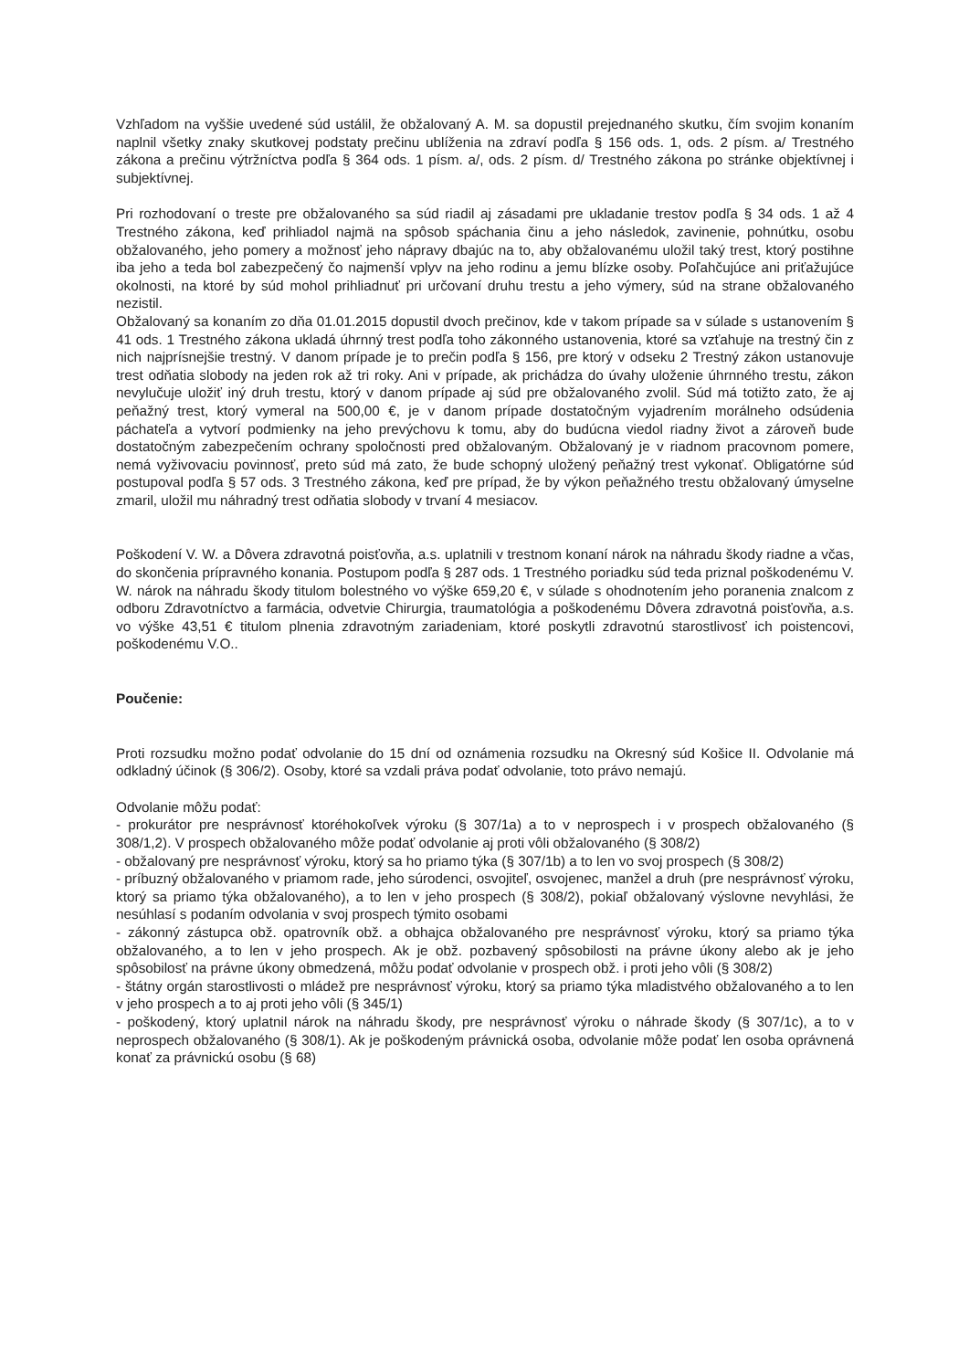Vzhľadom na vyššie uvedené súd ustálil, že obžalovaný A. M. sa dopustil prejednaného skutku, čím svojim konaním naplnil všetky znaky skutkovej podstaty prečinu ublíženia na zdraví podľa § 156 ods. 1, ods. 2 písm. a/ Trestného zákona a prečinu výtržníctva podľa § 364 ods. 1 písm. a/, ods. 2 písm. d/ Trestného zákona po stránke objektívnej i subjektívnej.
Pri rozhodovaní o treste pre obžalovaného sa súd riadil aj zásadami pre ukladanie trestov podľa § 34 ods. 1 až 4 Trestného zákona, keď prihliadol najmä na spôsob spáchania činu a jeho následok, zavinenie, pohnútku, osobu obžalovaného, jeho pomery a možnosť jeho nápravy dbajúc na to, aby obžalovanému uložil taký trest, ktorý postihne iba jeho a teda bol zabezpečený čo najmenší vplyv na jeho rodinu a jemu blízke osoby. Poľahčujúce ani priťažujúce okolnosti, na ktoré by súd mohol prihliadnuť pri určovaní druhu trestu a jeho výmery, súd na strane obžalovaného nezistil.
Obžalovaný sa konaním zo dňa 01.01.2015 dopustil dvoch prečinov, kde v takom prípade sa v súlade s ustanovením § 41 ods. 1 Trestného zákona ukladá úhrnný trest podľa toho zákonného ustanovenia, ktoré sa vzťahuje na trestný čin z nich najprísnejšie trestný. V danom prípade je to prečin podľa § 156, pre ktorý v odseku 2 Trestný zákon ustanovuje trest odňatia slobody na jeden rok až tri roky. Ani v prípade, ak prichádza do úvahy uloženie úhrnného trestu, zákon nevylučuje uložiť iný druh trestu, ktorý v danom prípade aj súd pre obžalovaného zvolil. Súd má totižto zato, že aj peňažný trest, ktorý vymeral na 500,00 €, je v danom prípade dostatočným vyjadrením morálneho odsúdenia páchateľa a vytvorí podmienky na jeho prevýchovu k tomu, aby do budúcna viedol riadny život a zároveň bude dostatočným zabezpečením ochrany spoločnosti pred obžalovaným. Obžalovaný je v riadnom pracovnom pomere, nemá vyživovaciu povinnosť, preto súd má zato, že bude schopný uložený peňažný trest vykonať. Obligatórne súd postupoval podľa § 57 ods. 3 Trestného zákona, keď pre prípad, že by výkon peňažného trestu obžalovaný úmyselne zmaril, uložil mu náhradný trest odňatia slobody v trvaní 4 mesiacov.
Poškodení V. W. a Dôvera zdravotná poisťovňa, a.s. uplatnili v trestnom konaní nárok na náhradu škody riadne a včas, do skončenia prípravného konania. Postupom podľa § 287 ods. 1 Trestného poriadku súd teda priznal poškodenému V. W. nárok na náhradu škody titulom bolestného vo výške 659,20 €, v súlade s ohodnotením jeho poranenia znalcom z odboru Zdravotníctvo a farmácia, odvetvie Chirurgia, traumatológia a poškodenému Dôvera zdravotná poisťovňa, a.s. vo výške 43,51 € titulom plnenia zdravotným zariadeniam, ktoré poskytli zdravotnú starostlivosť ich poistencovi, poškodenému V.O..
Poučenie:
Proti rozsudku možno podať odvolanie do 15 dní od oznámenia rozsudku na Okresný súd Košice II. Odvolanie má odkladný účinok (§ 306/2). Osoby, ktoré sa vzdali práva podať odvolanie, toto právo nemajú.
Odvolanie môžu podať:
- prokurátor pre nesprávnosť ktoréhokoľvek výroku (§ 307/1a) a to v neprospech i v prospech obžalovaného (§ 308/1,2). V prospech obžalovaného môže podať odvolanie aj proti vôli obžalovaného (§ 308/2)
- obžalovaný pre nesprávnosť výroku, ktorý sa ho priamo týka (§ 307/1b) a to len vo svoj prospech (§ 308/2)
- príbuzný obžalovaného v priamom rade, jeho súrodenci, osvojiteľ, osvojenec, manžel a druh (pre nesprávnosť výroku, ktorý sa priamo týka obžalovaného), a to len v jeho prospech (§ 308/2), pokiaľ obžalovaný výslovne nevyhlási, že nesúhlasí s podaním odvolania v svoj prospech týmito osobami
- zákonný zástupca obž. opatrovník obž. a obhajca obžalovaného pre nesprávnosť výroku, ktorý sa priamo týka obžalovaného, a to len v jeho prospech. Ak je obž. pozbavený spôsobilosti na právne úkony alebo ak je jeho spôsobilosť na právne úkony obmedzená, môžu podať odvolanie v prospech obž. i proti jeho vôli (§ 308/2)
- štátny orgán starostlivosti o mládež pre nesprávnosť výroku, ktorý sa priamo týka mladistvého obžalovaného a to len v jeho prospech a to aj proti jeho vôli (§ 345/1)
- poškodený, ktorý uplatnil nárok na náhradu škody, pre nesprávnosť výroku o náhrade škody (§ 307/1c), a to v neprospech obžalovaného (§ 308/1). Ak je poškodeným právnická osoba, odvolanie môže podať len osoba oprávnená konať za právnickú osobu (§ 68)